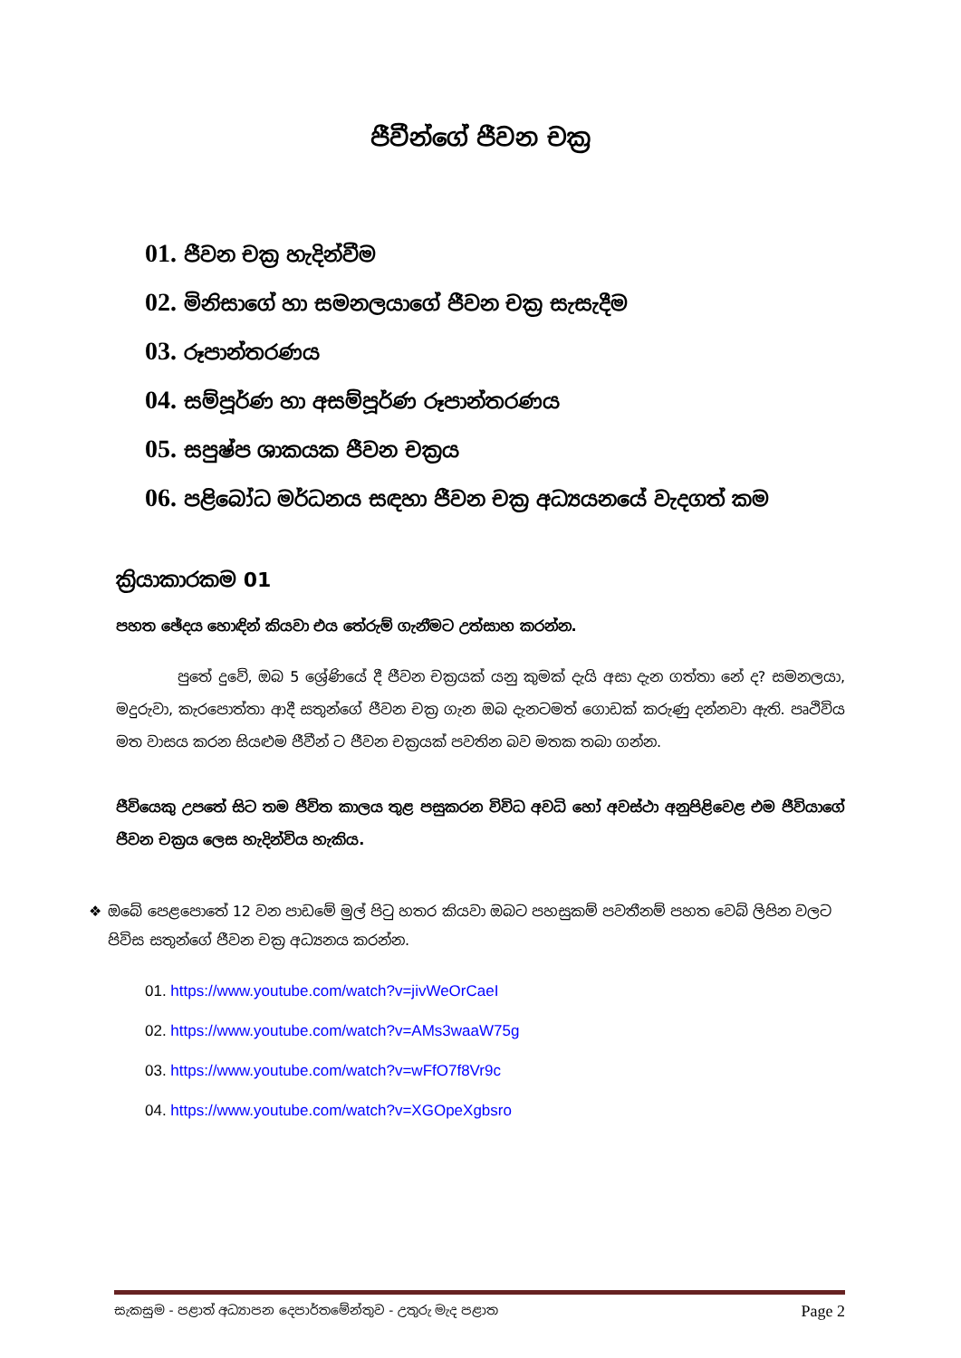ජීවීන්ගේ ජීවන චක්‍ර
01. ජීවන චක්‍ර හැදින්වීම
02. මිනිසාගේ හා සමනලයාගේ ජීවන චක්‍ර සැසැදීම
03. රූපාන්තරණය
04. සම්පූර්ණ හා අසම්පූර්ණ රූපාන්තරණය
05. සපුෂ්ප ශාකයක ජීවන චක්‍රය
06. පළිබෝධ මර්ධනය සඳහා ජීවන චක්‍ර අධ්‍යයනයේ වැදගත් කම
ක්‍රියාකාරකම 01
පහත ඡේදය හොඳින් කියවා එය තේරුම් ගැනීමට උත්සාහ කරන්න.
පුතේ දුවේ, ඔබ 5 ශ්‍රේණියේ දී ජීවන චක්‍රයක් යනු කුමක් දැයි අසා දැන ගත්තා නේ ද? සමනලයා, මදුරුවා, කැරපොත්තා ආදී සතුන්ගේ ජීවන චක්‍ර ගැන ඔබ දැනටමත් ගොඩක් කරුණු දන්නවා ඇති. පෘථිවිය මත වාසය කරන සියළුම ජීවීන් ට ජීවන චක්‍රයක් පවතින බව මතක තබා ගන්න.
ජීවියෙකු උපතේ සිට තම ජීවිත කාලය තුළ පසුකරන විවිධ අවධි හෝ අවස්ථා අනුපිළිවෙළ එම ජීවියාගේ ජීවන චක්‍රය ලෙස හැදින්විය හැකිය.
❖ ඔබේ පෙළපොතේ 12 වන පාඩමේ මුල් පිටු හතර කියවා ඔබට පහසුකම් පවතීනම් පහත වෙබ් ලිපින වලට පිවිස සතුන්ගේ ජීවන චක්‍ර අධ්‍යනය කරන්න.
01. https://www.youtube.com/watch?v=jivWeOrCaeI
02. https://www.youtube.com/watch?v=AMs3waaW75g
03. https://www.youtube.com/watch?v=wFfO7f8Vr9c
04. https://www.youtube.com/watch?v=XGOpeXgbsro
සැකසුම - පළාත් අධ්‍යාපන දෙපාර්තමේන්තුව - උතුරු මැද පළාත Page 2